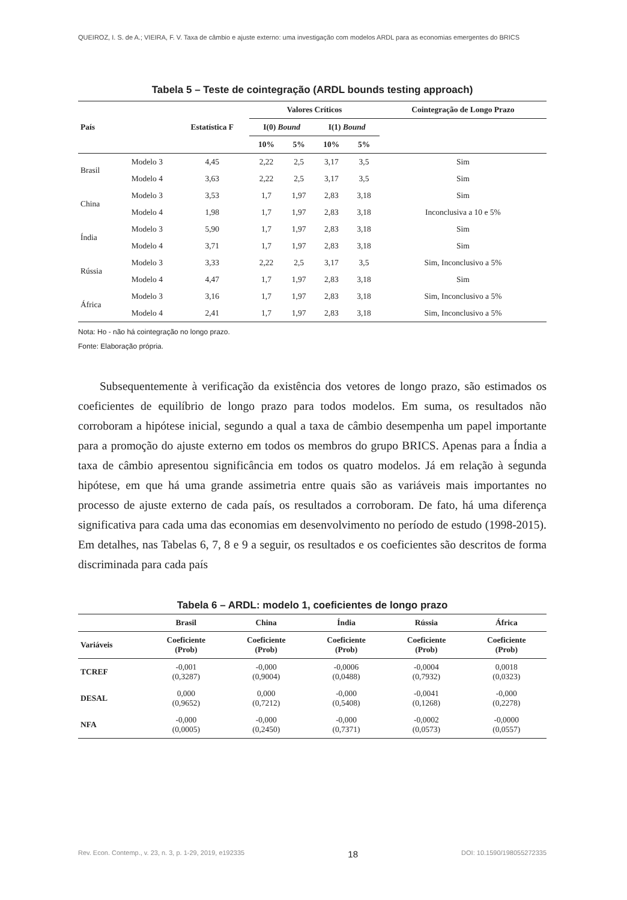QUEIROZ, I. S. de A.; VIEIRA, F. V. Taxa de câmbio e ajuste externo: uma investigação com modelos ARDL para as economias emergentes do BRICS
Tabela 5 – Teste de cointegração (ARDL bounds testing approach)
| País | | Estatística F | Valores Críticos | | | | Cointegração de Longo Prazo |
| --- | --- | --- | --- | --- | --- | --- | --- |
| | | | I(0) Bound | | I(1) Bound | | |
| | | | 10% | 5% | 10% | 5% | |
| Brasil | Modelo 3 | 4,45 | 2,22 | 2,5 | 3,17 | 3,5 | Sim |
| | Modelo 4 | 3,63 | 2,22 | 2,5 | 3,17 | 3,5 | Sim |
| China | Modelo 3 | 3,53 | 1,7 | 1,97 | 2,83 | 3,18 | Sim |
| | Modelo 4 | 1,98 | 1,7 | 1,97 | 2,83 | 3,18 | Inconclusiva a 10 e 5% |
| Índia | Modelo 3 | 5,90 | 1,7 | 1,97 | 2,83 | 3,18 | Sim |
| | Modelo 4 | 3,71 | 1,7 | 1,97 | 2,83 | 3,18 | Sim |
| Rússia | Modelo 3 | 3,33 | 2,22 | 2,5 | 3,17 | 3,5 | Sim, Inconclusivo a 5% |
| | Modelo 4 | 4,47 | 1,7 | 1,97 | 2,83 | 3,18 | Sim |
| África | Modelo 3 | 3,16 | 1,7 | 1,97 | 2,83 | 3,18 | Sim, Inconclusivo a 5% |
| | Modelo 4 | 2,41 | 1,7 | 1,97 | 2,83 | 3,18 | Sim, Inconclusivo a 5% |
Nota: Ho - não há cointegração no longo prazo.
Fonte: Elaboração própria.
Subsequentemente à verificação da existência dos vetores de longo prazo, são estimados os coeficientes de equilíbrio de longo prazo para todos modelos. Em suma, os resultados não corroboram a hipótese inicial, segundo a qual a taxa de câmbio desempenha um papel importante para a promoção do ajuste externo em todos os membros do grupo BRICS. Apenas para a Índia a taxa de câmbio apresentou significância em todos os quatro modelos. Já em relação à segunda hipótese, em que há uma grande assimetria entre quais são as variáveis mais importantes no processo de ajuste externo de cada país, os resultados a corroboram. De fato, há uma diferença significativa para cada uma das economias em desenvolvimento no período de estudo (1998-2015). Em detalhes, nas Tabelas 6, 7, 8 e 9 a seguir, os resultados e os coeficientes são descritos de forma discriminada para cada país
Tabela 6 – ARDL: modelo 1, coeficientes de longo prazo
| | Brasil | China | Índia | Rússia | África |
| --- | --- | --- | --- | --- | --- |
| Variáveis | Coeficiente (Prob) | Coeficiente (Prob) | Coeficiente (Prob) | Coeficiente (Prob) | Coeficiente (Prob) |
| TCREF | -0,001 (0,3287) | -0,000 (0,9004) | -0,0006 (0,0488) | -0,0004 (0,7932) | 0,0018 (0,0323) |
| DESAL | 0,000 (0,9652) | 0,000 (0,7212) | -0,000 (0,5408) | -0,0041 (0,1268) | -0,000 (0,2278) |
| NFA | -0,000 (0,0005) | -0,000 (0,2450) | -0,000 (0,7371) | -0,0002 (0,0573) | -0,0000 (0,0557) |
Rev. Econ. Contemp., v. 23, n. 3, p. 1-29, 2019, e192335 18 DOI: 10.1590/198055272335